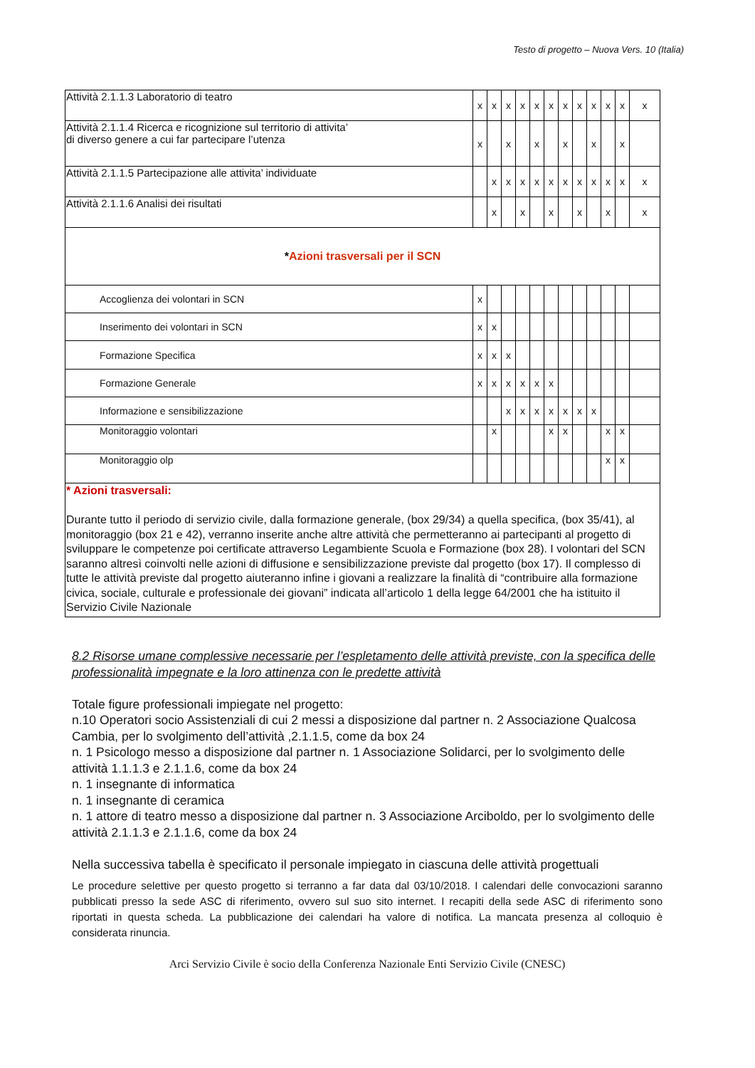Testo di progetto – Nuova Vers. 10 (Italia)
| Attività 2.1.1.3 Laboratorio di teatro | x | x | x | x | x | x | x | x | x | x | x | x |
| Attività 2.1.1.4 Ricerca e ricognizione sul territorio di attivita’ di diverso genere a cui far partecipare l’utenza | x | | x | | x | | x | | x | | x | |
| Attività 2.1.1.5 Partecipazione alle attivita’ individuate | | x | x | x | x | x | x | x | x | x | x | x |
| Attività 2.1.1.6 Analisi dei risultati | | x | | x | | x | | x | | x | | x |
| * Azioni trasversali per il SCN | | | | | | | | | | | | |
| Accoglienza dei volontari in SCN | x | | | | | | | | | | | |
| Inserimento dei volontari in SCN | x | x | | | | | | | | | | |
| Formazione Specifica | x | x | x | | | | | | | | | |
| Formazione Generale | x | x | x | x | x | x | | | | | | |
| Informazione e sensibilizzazione | | | x | x | x | x | x | x | x | | | |
| Monitoraggio volontari | | x | | | | x | x | | | x | x | |
| Monitoraggio olp | | | | | | | | | | x | x | |
| * Azioni trasversali: Durante tutto il periodo di servizio civile, dalla formazione generale, (box 29/34) a quella specifica, (box 35/41), al monitoraggio (box 21 e 42), verranno inserite anche altre attività che permetteranno ai partecipanti al progetto di sviluppare le competenze poi certificate attraverso Legambiente Scuola e Formazione (box 28). I volontari del SCN saranno altresì coinvolti nelle azioni di diffusione e sensibilizzazione previste dal progetto (box 17). Il complesso di tutte le attività previste dal progetto aiuteranno infine i giovani a realizzare la finalità di “contribuire alla formazione civica, sociale, culturale e professionale dei giovani” indicata all’articolo 1 della legge 64/2001 che ha istituito il Servizio Civile Nazionale | | | | | | | | | | | | |
8.2 Risorse umane complessive necessarie per l’espletamento delle attività previste, con la specifica delle professionalità impegnate e la loro attinenza con le predette attività
Totale figure professionali impiegate nel progetto:
n.10 Operatori socio Assistenziali di cui 2 messi a disposizione dal partner n. 2 Associazione Qualcosa Cambia, per lo svolgimento dell’attività ,2.1.1.5, come da box 24
n. 1 Psicologo messo a disposizione dal partner n. 1 Associazione Solidarci, per lo svolgimento delle attività 1.1.1.3 e 2.1.1.6, come da box 24
n. 1 insegnante di informatica
n. 1 insegnante di ceramica
n. 1 attore di teatro messo a disposizione dal partner n. 3 Associazione Arciboldo, per lo svolgimento delle attività 2.1.1.3 e 2.1.1.6, come da box 24
Nella successiva tabella è specificato il personale impiegato in ciascuna delle attività progettuali
Le procedure selettive per questo progetto si terranno a far data dal 03/10/2018. I calendari delle convocazioni saranno pubblicati presso la sede ASC di riferimento, ovvero sul suo sito internet. I recapiti della sede ASC di riferimento sono riportati in questa scheda. La pubblicazione dei calendari ha valore di notifica. La mancata presenza al colloquio è considerata rinuncia.
Arci Servizio Civile è socio della Conferenza Nazionale Enti Servizio Civile (CNESC)